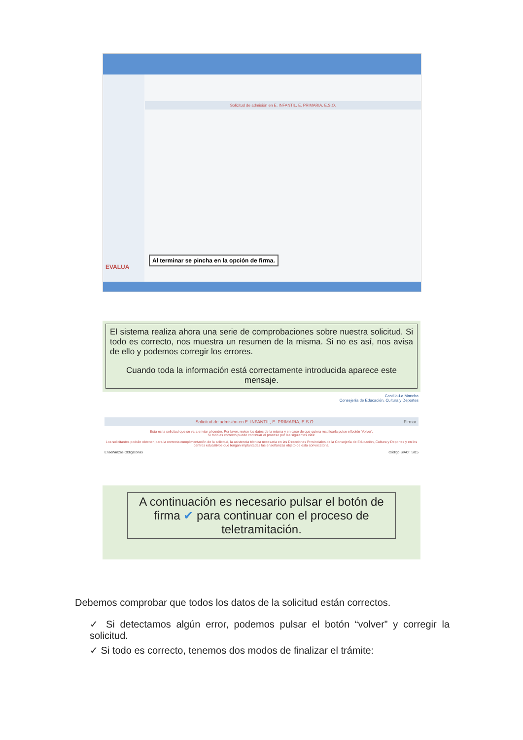Solicitud de admisión en E. INFANTIL, E. PRIMARIA, E.S.O.
EVALUA
Al terminar se pincha en la opción de firma.
El sistema realiza ahora una serie de comprobaciones sobre nuestra solicitud. Si todo es correcto, nos muestra un resumen de la misma. Si no es así, nos avisa de ello y podemos corregir los errores.
Cuando toda la información está correctamente introducida aparece este mensaje.
Castilla-La Mancha
Consejería de Educación, Cultura y Deportes
Solicitud de admisión en E. INFANTIL, E. PRIMARIA, E.S.O. Firmar
Esta es la solicitud que se va a enviar al centro. Por favor, revise los datos de la misma y en caso de que quiera rectificarla pulse el botón 'Volver'.
Si todo es correcto puede continuar el proceso por las siguientes vías:
Los solicitantes podrán obtener, para la correcta cumplimentación de la solicitud, la asistencia técnica necesaria en las Direcciones Provinciales de la Consejería de Educación, Cultura y Deportes y en los centros educativos que tengan implantadas las enseñanzas objeto de esta convocatoria.
Enseñanzas Obligatorias Código SIACI: SI15
A continuación es necesario pulsar el botón de firma ✔ para continuar con el proceso de teletramitación.
Debemos comprobar que todos los datos de la solicitud están correctos.
✓ Si detectamos algún error, podemos pulsar el botón “volver” y corregir la solicitud.
✓ Si todo es correcto, tenemos dos modos de finalizar el trámite: